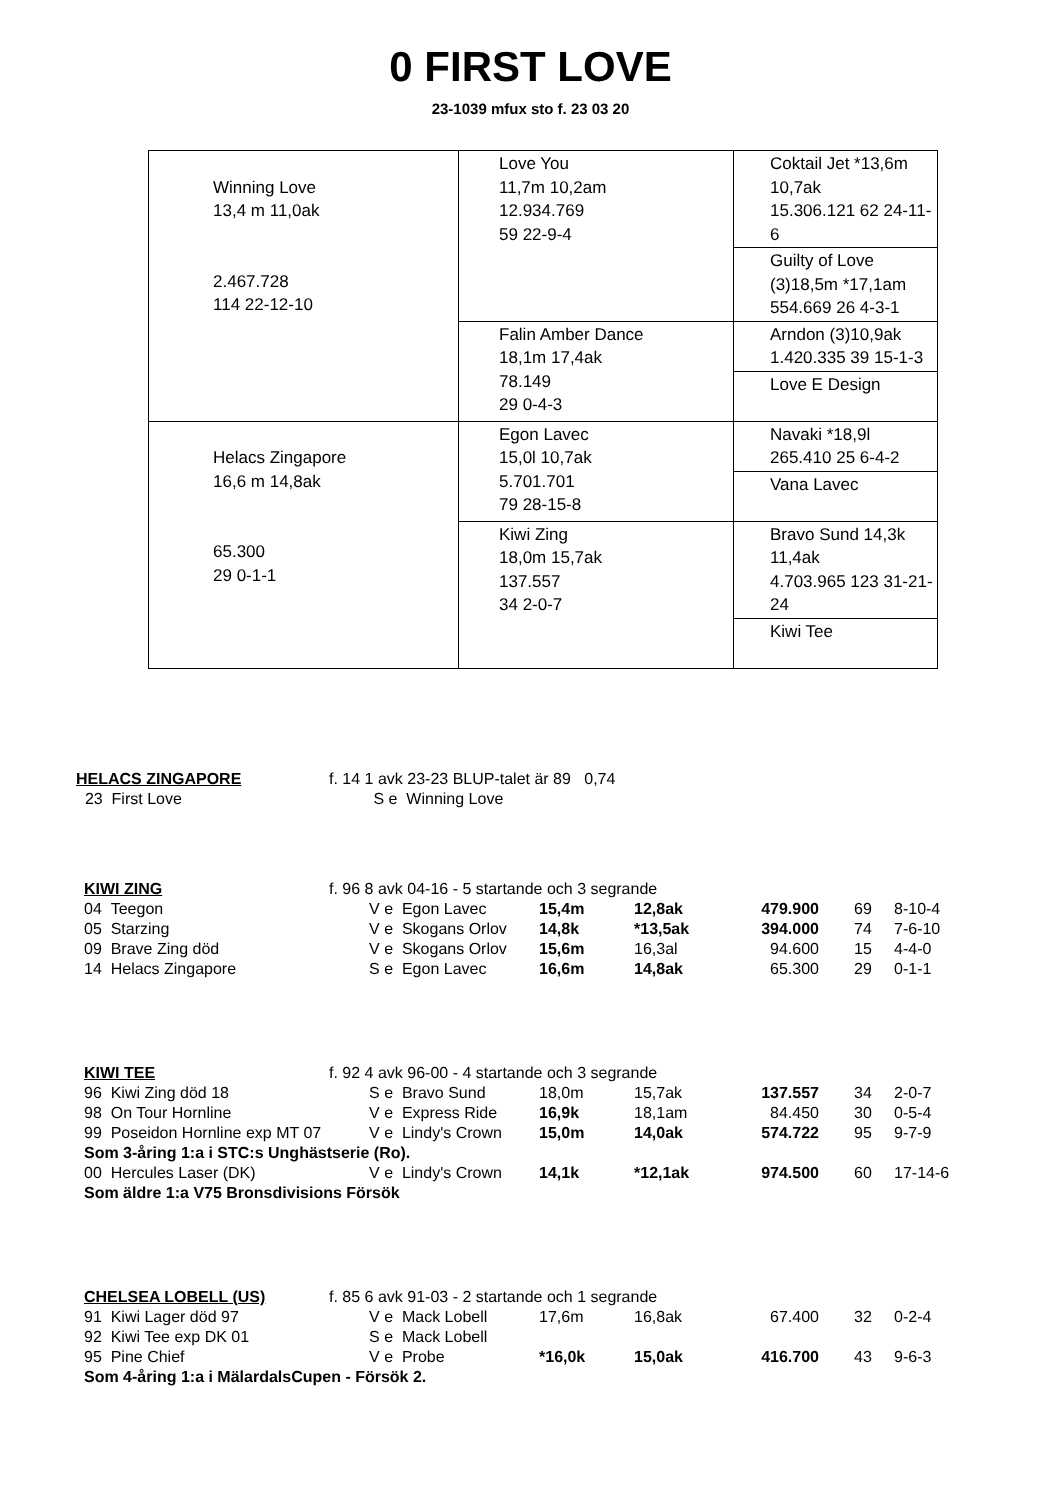0 FIRST LOVE
23-1039 mfux sto f. 23 03 20
| Winning Love 13,4 m 11,0ak 2.467.728 114 22-12-10 | Love You 11,7m 10,2am 12.934.769 59 22-9-4 | Coktail Jet *13,6m 10,7ak 15.306.121 62 24-11-6 |
| | | Guilty of Love (3)18,5m *17,1am 554.669 26 4-3-1 |
| | Falin Amber Dance 18,1m 17,4ak 78.149 29 0-4-3 | Arndon (3)10,9ak 1.420.335 39 15-1-3 |
| | | Love E Design |
| Helacs Zingapore 16,6 m 14,8ak 65.300 29 0-1-1 | Egon Lavec 15,0l 10,7ak 5.701.701 79 28-15-8 | Navaki *18,9l 265.410 25 6-4-2 |
| | | Vana Lavec |
| | Kiwi Zing 18,0m 15,7ak 137.557 34 2-0-7 | Bravo Sund 14,3k 11,4ak 4.703.965 123 31-21-24 |
| | | Kiwi Tee |
| HELACS ZINGAPORE | f. 14 1 avk 23-23 BLUP-talet är 89 0,74 |
| 23 First Love | S e Winning Love |
| KIWI ZING | f. 96 8 avk 04-16 - 5 startande och 3 segrande | | | | | |
| 04 Teegon | V e Egon Lavec | 15,4m | 12,8ak | 479.900 | 69 | 8-10-4 |
| 05 Starzing | V e Skogans Orlov | 14,8k | *13,5ak | 394.000 | 74 | 7-6-10 |
| 09 Brave Zing död | V e Skogans Orlov | 15,6m | 16,3al | 94.600 | 15 | 4-4-0 |
| 14 Helacs Zingapore | S e Egon Lavec | 16,6m | 14,8ak | 65.300 | 29 | 0-1-1 |
| KIWI TEE | f. 92 4 avk 96-00 - 4 startande och 3 segrande | | | | | |
| 96 Kiwi Zing död 18 | S e Bravo Sund | 18,0m | 15,7ak | 137.557 | 34 | 2-0-7 |
| 98 On Tour Hornline | V e Express Ride | 16,9k | 18,1am | 84.450 | 30 | 0-5-4 |
| 99 Poseidon Hornline exp MT 07 | V e Lindy's Crown | 15,0m | 14,0ak | 574.722 | 95 | 9-7-9 |
| Som 3-åring 1:a i STC:s Unghästserie (Ro). | | | | | | |
| 00 Hercules Laser (DK) | V e Lindy's Crown | 14,1k | *12,1ak | 974.500 | 60 | 17-14-6 |
| Som äldre 1:a V75 Bronsdivisions Försök | | | | | | |
| CHELSEA LOBELL (US) | f. 85 6 avk 91-03 - 2 startande och 1 segrande | | | | | |
| 91 Kiwi Lager död 97 | V e Mack Lobell | 17,6m | 16,8ak | 67.400 | 32 | 0-2-4 |
| 92 Kiwi Tee exp DK 01 | S e Mack Lobell | | | | | |
| 95 Pine Chief | V e Probe | *16,0k | 15,0ak | 416.700 | 43 | 9-6-3 |
| Som 4-åring 1:a i MälardalsCupen - Försök 2. | | | | | | |